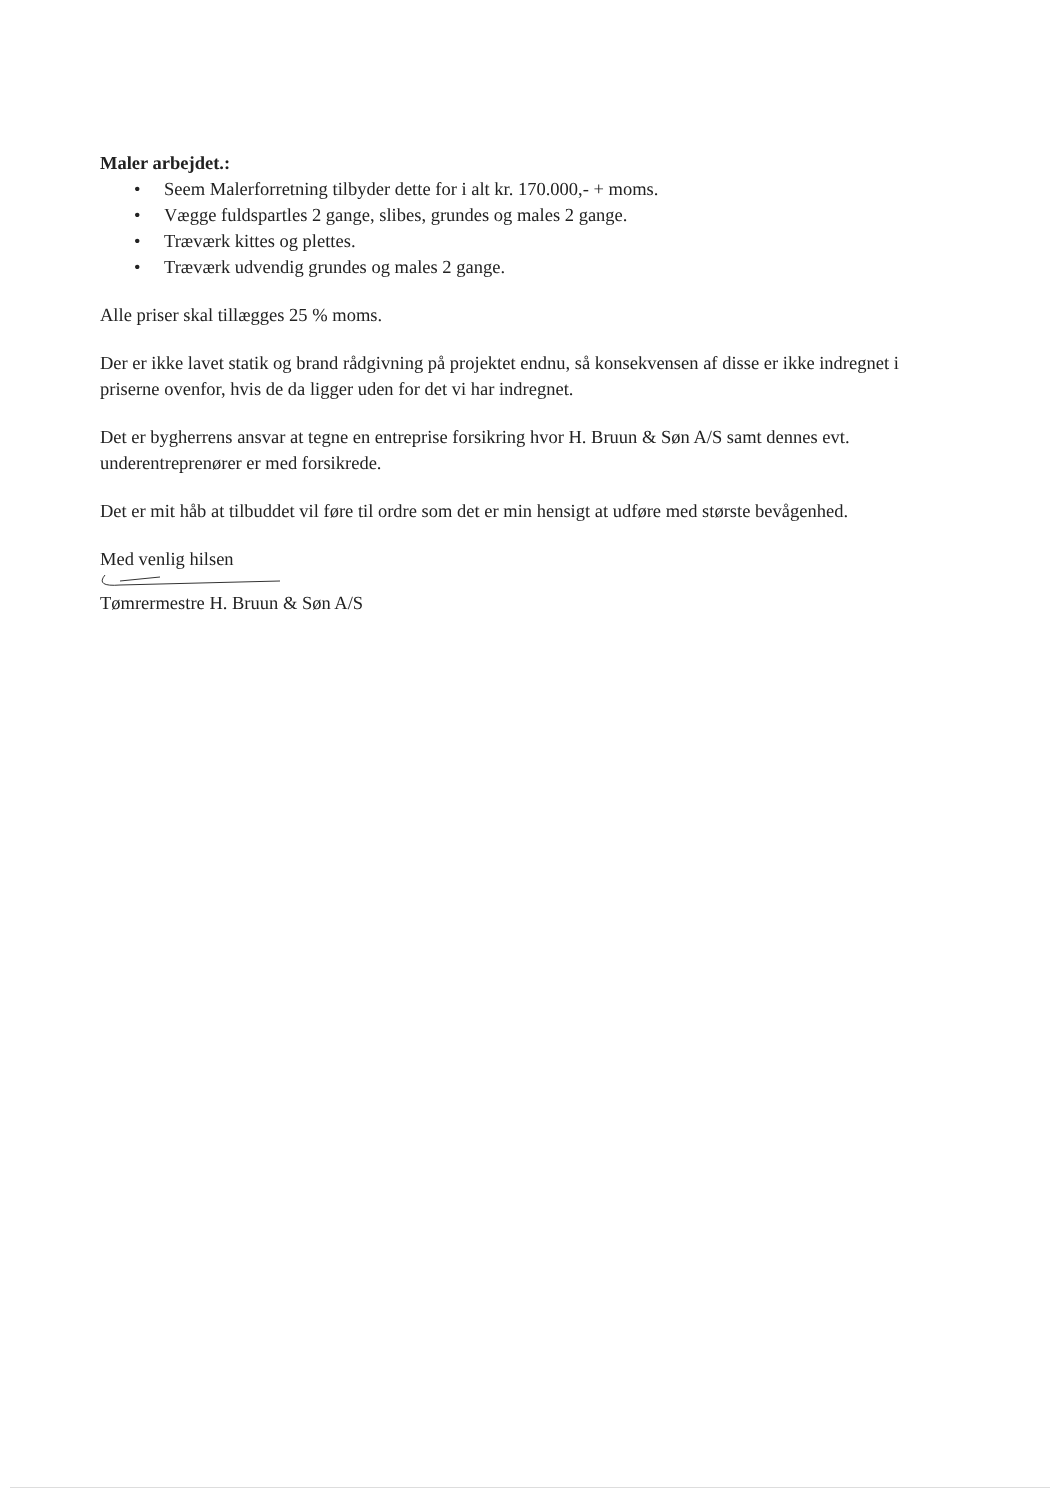Maler arbejdet.:
• Seem Malerforretning tilbyder dette for i alt kr. 170.000,- + moms.
• Vægge fuldspartles 2 gange, slibes, grundes og males 2 gange.
• Træværk kittes og plettes.
• Træværk udvendig grundes og males 2 gange.
Alle priser skal tillægges 25 % moms.
Der er ikke lavet statik og brand rådgivning på projektet endnu, så konsekvensen af disse er ikke indregnet i priserne ovenfor, hvis de da ligger uden for det vi har indregnet.
Det er bygherrens ansvar at tegne en entreprise forsikring hvor H. Bruun & Søn A/S samt dennes evt. underentreprenører er med forsikrede.
Det er mit håb at tilbuddet vil føre til ordre som det er min hensigt at udføre med største bevågenhed.
Med venlig hilsen
Tømrermestre H. Bruun & Søn A/S